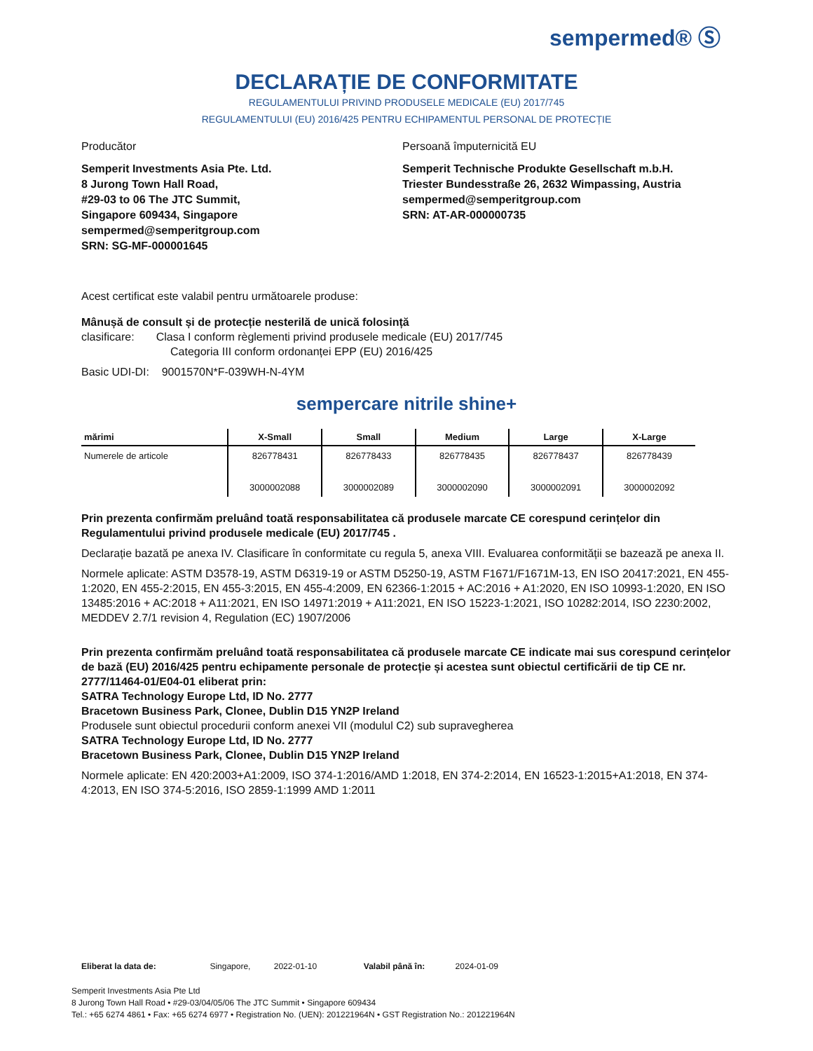sempermed® Ⓢ
DECLARAȚIE DE CONFORMITATE
REGULAMENTULUI PRIVIND PRODUSELE MEDICALE (EU) 2017/745
REGULAMENTULUI (EU) 2016/425 PENTRU ECHIPAMENTUL PERSONAL DE PROTECȚIE
Producător Persoană împuternicită EU
Semperit Investments Asia Pte. Ltd.
8 Jurong Town Hall Road,
#29-03 to 06 The JTC Summit,
Singapore 609434, Singapore
sempermed@semperitgroup.com
SRN: SG-MF-000001645
Semperit Technische Produkte Gesellschaft m.b.H.
Triester Bundesstraße 26, 2632 Wimpassing, Austria
sempermed@semperitgroup.com
SRN: AT-AR-000000735
Acest certificat este valabil pentru următoarele produse:
Mânușă de consult și de protecție nesterilă de unică folosință
clasificare: Clasa I conform règlementi privind produsele medicale (EU) 2017/745
Categoria III conform ordonanței EPP (EU) 2016/425
Basic UDI-DI: 9001570N*F-039WH-N-4YM
sempercare nitrile shine+
| mărimi | X-Small | Small | Medium | Large | X-Large |
| --- | --- | --- | --- | --- | --- |
| Numerele de articole | 826778431 3000002088 | 826778433 3000002089 | 826778435 3000002090 | 826778437 3000002091 | 826778439 3000002092 |
Prin prezenta confirmăm preluând toată responsabilitatea că produsele marcate CE corespund cerințelor din Regulamentului privind produsele medicale (EU) 2017/745 .
Declarație bazată pe anexa IV. Clasificare în conformitate cu regula 5, anexa VIII. Evaluarea conformității se bazează pe anexa II.
Normele aplicate: ASTM D3578-19, ASTM D6319-19 or ASTM D5250-19, ASTM F1671/F1671M-13, EN ISO 20417:2021, EN 455-1:2020, EN 455-2:2015, EN 455-3:2015, EN 455-4:2009, EN 62366-1:2015 + AC:2016 + A1:2020, EN ISO 10993-1:2020, EN ISO 13485:2016 + AC:2018 + A11:2021, EN ISO 14971:2019 + A11:2021, EN ISO 15223-1:2021, ISO 10282:2014, ISO 2230:2002, MEDDEV 2.7/1 revision 4, Regulation (EC) 1907/2006
Prin prezenta confirmăm preluând toată responsabilitatea că produsele marcate CE indicate mai sus corespund cerințelor de bază (EU) 2016/425 pentru echipamente personale de protecție și acestea sunt obiectul certificării de tip CE nr. 2777/11464-01/E04-01 eliberat prin:
SATRA Technology Europe Ltd, ID No. 2777
Bracetown Business Park, Clonee, Dublin D15 YN2P Ireland
Produsele sunt obiectul procedurii conform anexei VII (modulul C2) sub supravegherea
SATRA Technology Europe Ltd, ID No. 2777
Bracetown Business Park, Clonee, Dublin D15 YN2P Ireland
Normele aplicate: EN 420:2003+A1:2009, ISO 374-1:2016/AMD 1:2018, EN 374-2:2014, EN 16523-1:2015+A1:2018, EN 374-4:2013, EN ISO 374-5:2016, ISO 2859-1:1999 AMD 1:2011
Eliberat la data de: Singapore, 2022-01-10 Valabil până în: 2024-01-09
Semperit Investments Asia Pte Ltd
8 Jurong Town Hall Road • #29-03/04/05/06 The JTC Summit • Singapore 609434
Tel.: +65 6274 4861 • Fax: +65 6274 6977 • Registration No. (UEN): 201221964N • GST Registration No.: 201221964N